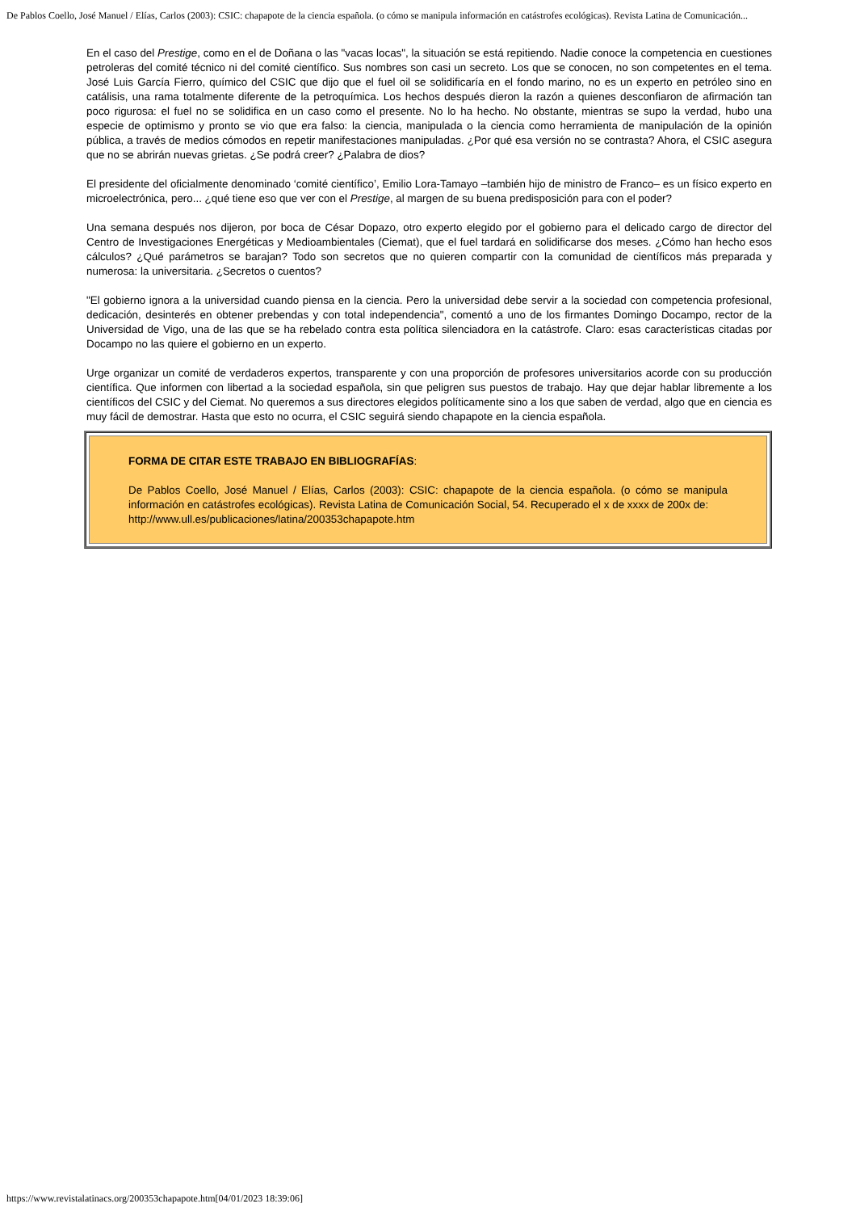De Pablos Coello, José Manuel / Elías, Carlos (2003): CSIC: chapapote de la ciencia española. (o cómo se manipula información en catástrofes ecológicas). Revista Latina de Comunicación...
En el caso del Prestige, como en el de Doñana o las "vacas locas", la situación se está repitiendo. Nadie conoce la competencia en cuestiones petroleras del comité técnico ni del comité científico. Sus nombres son casi un secreto. Los que se conocen, no son competentes en el tema. José Luis García Fierro, químico del CSIC que dijo que el fuel oil se solidificaría en el fondo marino, no es un experto en petróleo sino en catálisis, una rama totalmente diferente de la petroquímica. Los hechos después dieron la razón a quienes desconfiaron de afirmación tan poco rigurosa: el fuel no se solidifica en un caso como el presente. No lo ha hecho. No obstante, mientras se supo la verdad, hubo una especie de optimismo y pronto se vio que era falso: la ciencia, manipulada o la ciencia como herramienta de manipulación de la opinión pública, a través de medios cómodos en repetir manifestaciones manipuladas. ¿Por qué esa versión no se contrasta? Ahora, el CSIC asegura que no se abrirán nuevas grietas. ¿Se podrá creer? ¿Palabra de dios?
El presidente del oficialmente denominado ‘comité científico’, Emilio Lora-Tamayo –también hijo de ministro de Franco– es un físico experto en microelectrónica, pero... ¿qué tiene eso que ver con el Prestige, al margen de su buena predisposición para con el poder?
Una semana después nos dijeron, por boca de César Dopazo, otro experto elegido por el gobierno para el delicado cargo de director del Centro de Investigaciones Energéticas y Medioambientales (Ciemat), que el fuel tardará en solidificarse dos meses. ¿Cómo han hecho esos cálculos? ¿Qué parámetros se barajan? Todo son secretos que no quieren compartir con la comunidad de científicos más preparada y numerosa: la universitaria. ¿Secretos o cuentos?
"El gobierno ignora a la universidad cuando piensa en la ciencia. Pero la universidad debe servir a la sociedad con competencia profesional, dedicación, desinterés en obtener prebendas y con total independencia", comentó a uno de los firmantes Domingo Docampo, rector de la Universidad de Vigo, una de las que se ha rebelado contra esta política silenciadora en la catástrofe. Claro: esas características citadas por Docampo no las quiere el gobierno en un experto.
Urge organizar un comité de verdaderos expertos, transparente y con una proporción de profesores universitarios acorde con su producción científica. Que informen con libertad a la sociedad española, sin que peligren sus puestos de trabajo. Hay que dejar hablar libremente a los científicos del CSIC y del Ciemat. No queremos a sus directores elegidos políticamente sino a los que saben de verdad, algo que en ciencia es muy fácil de demostrar. Hasta que esto no ocurra, el CSIC seguirá siendo chapapote en la ciencia española.
FORMA DE CITAR ESTE TRABAJO EN BIBLIOGRAFÍAS:
De Pablos Coello, José Manuel / Elías, Carlos (2003): CSIC: chapapote de la ciencia española. (o cómo se manipula información en catástrofes ecológicas). Revista Latina de Comunicación Social, 54. Recuperado el x de xxxx de 200x de:
http://www.ull.es/publicaciones/latina/200353chapapote.htm
https://www.revistalatinacs.org/200353chapapote.htm[04/01/2023 18:39:06]